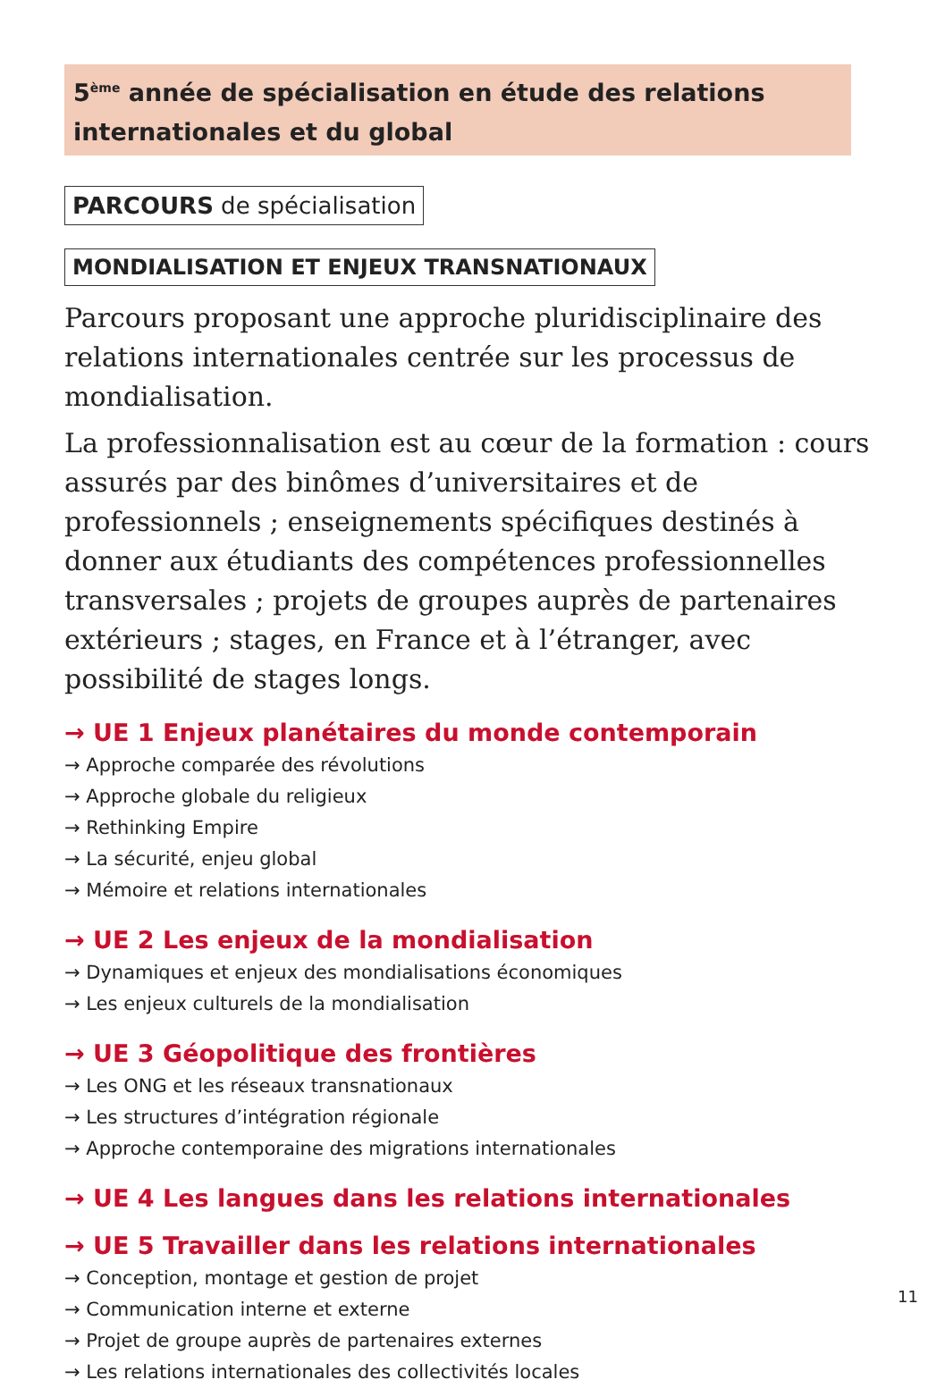5<sup>ème</sup> année de spécialisation en étude des relations internationales et du global
PARCOURS de spécialisation
MONDIALISATION ET ENJEUX TRANSNATIONAUX
Parcours proposant une approche pluridisciplinaire des relations internationales centrée sur les processus de mondialisation.
La professionnalisation est au cœur de la formation : cours assurés par des binômes d’universitaires et de professionnels ; enseignements spécifiques destinés à donner aux étudiants des compétences professionnelles transversales ; projets de groupes auprès de partenaires extérieurs ; stages, en France et à l’étranger, avec possibilité de stages longs.
→ UE 1 Enjeux planétaires du monde contemporain
→ Approche comparée des révolutions
→ Approche globale du religieux
→ Rethinking Empire
→ La sécurité, enjeu global
→ Mémoire et relations internationales
→ UE 2 Les enjeux de la mondialisation
→ Dynamiques et enjeux des mondialisations économiques
→ Les enjeux culturels de la mondialisation
→ UE 3 Géopolitique des frontières
→ Les ONG et les réseaux transnationaux
→ Les structures d’intégration régionale
→ Approche contemporaine des migrations internationales
→ UE 4 Les langues dans les relations internationales
→ UE 5 Travailler dans les relations internationales
→ Conception, montage et gestion de projet
→ Communication interne et externe
→ Projet de groupe auprès de partenaires externes
→ Les relations internationales des collectivités locales
11